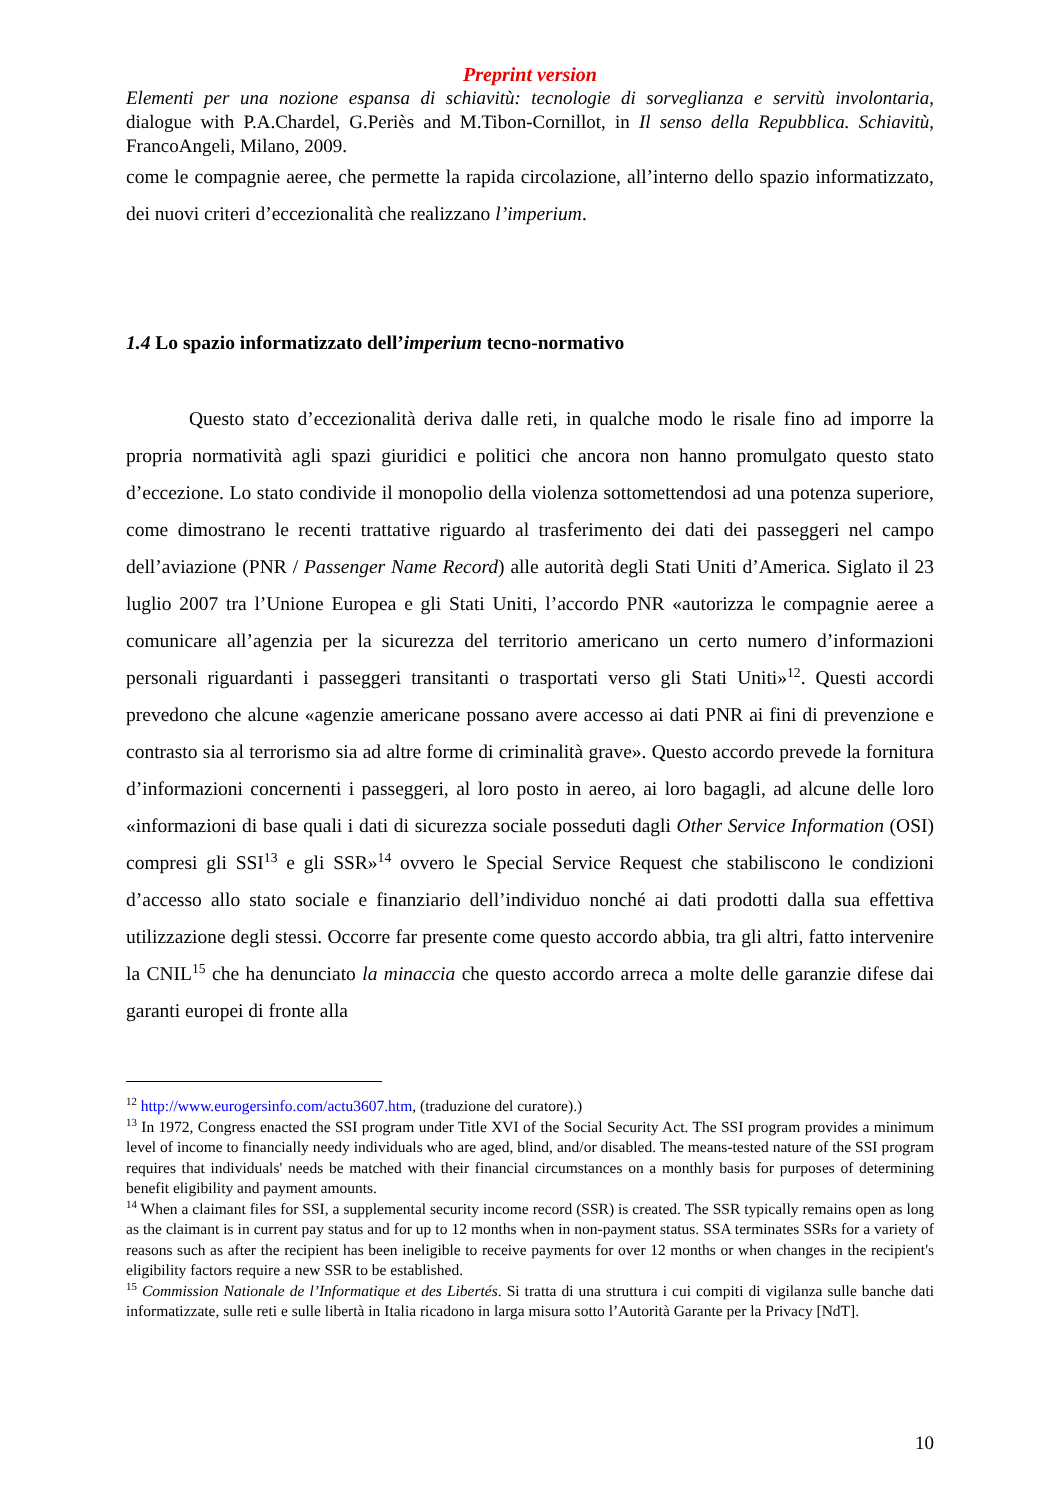Preprint version
Elementi per una nozione espansa di schiavitù: tecnologie di sorveglianza e servitù involontaria, dialogue with P.A.Chardel, G.Periès and M.Tibon-Cornillot, in Il senso della Repubblica. Schiavitù, FrancoAngeli, Milano, 2009.
come le compagnie aeree, che permette la rapida circolazione, all’interno dello spazio informatizzato, dei nuovi criteri d’eccezionalità che realizzano l’imperium.
1.4 Lo spazio informatizzato dell’imperium tecno-normativo
Questo stato d’eccezionalità deriva dalle reti, in qualche modo le risale fino ad imporre la propria normatività agli spazi giuridici e politici che ancora non hanno promulgato questo stato d’eccezione. Lo stato condivide il monopolio della violenza sottomettendosi ad una potenza superiore, come dimostrano le recenti trattative riguardo al trasferimento dei dati dei passeggeri nel campo dell’aviazione (PNR / Passenger Name Record) alle autorità degli Stati Uniti d’America. Siglato il 23 luglio 2007 tra l’Unione Europea e gli Stati Uniti, l’accordo PNR «autorizza le compagnie aeree a comunicare all’agenzia per la sicurezza del territorio americano un certo numero d’informazioni personali riguardanti i passeggeri transitanti o trasportati verso gli Stati Uniti»<sup>12</sup>. Questi accordi prevedono che alcune «agenzie americane possano avere accesso ai dati PNR ai fini di prevenzione e contrasto sia al terrorismo sia ad altre forme di criminalità grave». Questo accordo prevede la fornitura d’informazioni concernenti i passeggeri, al loro posto in aereo, ai loro bagagli, ad alcune delle loro «informazioni di base quali i dati di sicurezza sociale posseduti dagli Other Service Information (OSI) compresi gli SSI<sup>13</sup> e gli SSR»<sup>14</sup> ovvero le Special Service Request che stabiliscono le condizioni d’accesso allo stato sociale e finanziario dell’individuo nonché ai dati prodotti dalla sua effettiva utilizzazione degli stessi. Occorre far presente come questo accordo abbia, tra gli altri, fatto intervenire la CNIL<sup>15</sup> che ha denunciato la minaccia che questo accordo arreca a molte delle garanzie difese dai garanti europei di fronte alla
<sup>12</sup> http://www.eurogersinfo.com/actu3607.htm, (traduzione del curatore).)
<sup>13</sup> In 1972, Congress enacted the SSI program under Title XVI of the Social Security Act. The SSI program provides a minimum level of income to financially needy individuals who are aged, blind, and/or disabled. The means-tested nature of the SSI program requires that individuals' needs be matched with their financial circumstances on a monthly basis for purposes of determining benefit eligibility and payment amounts.
<sup>14</sup> When a claimant files for SSI, a supplemental security income record (SSR) is created. The SSR typically remains open as long as the claimant is in current pay status and for up to 12 months when in non-payment status. SSA terminates SSRs for a variety of reasons such as after the recipient has been ineligible to receive payments for over 12 months or when changes in the recipient's eligibility factors require a new SSR to be established.
<sup>15</sup> Commission Nationale de l’Informatique et des Libertés. Si tratta di una struttura i cui compiti di vigilanza sulle banche dati informatizzate, sulle reti e sulle libertà in Italia ricadono in larga misura sotto l’Autorità Garante per la Privacy [NdT].
10